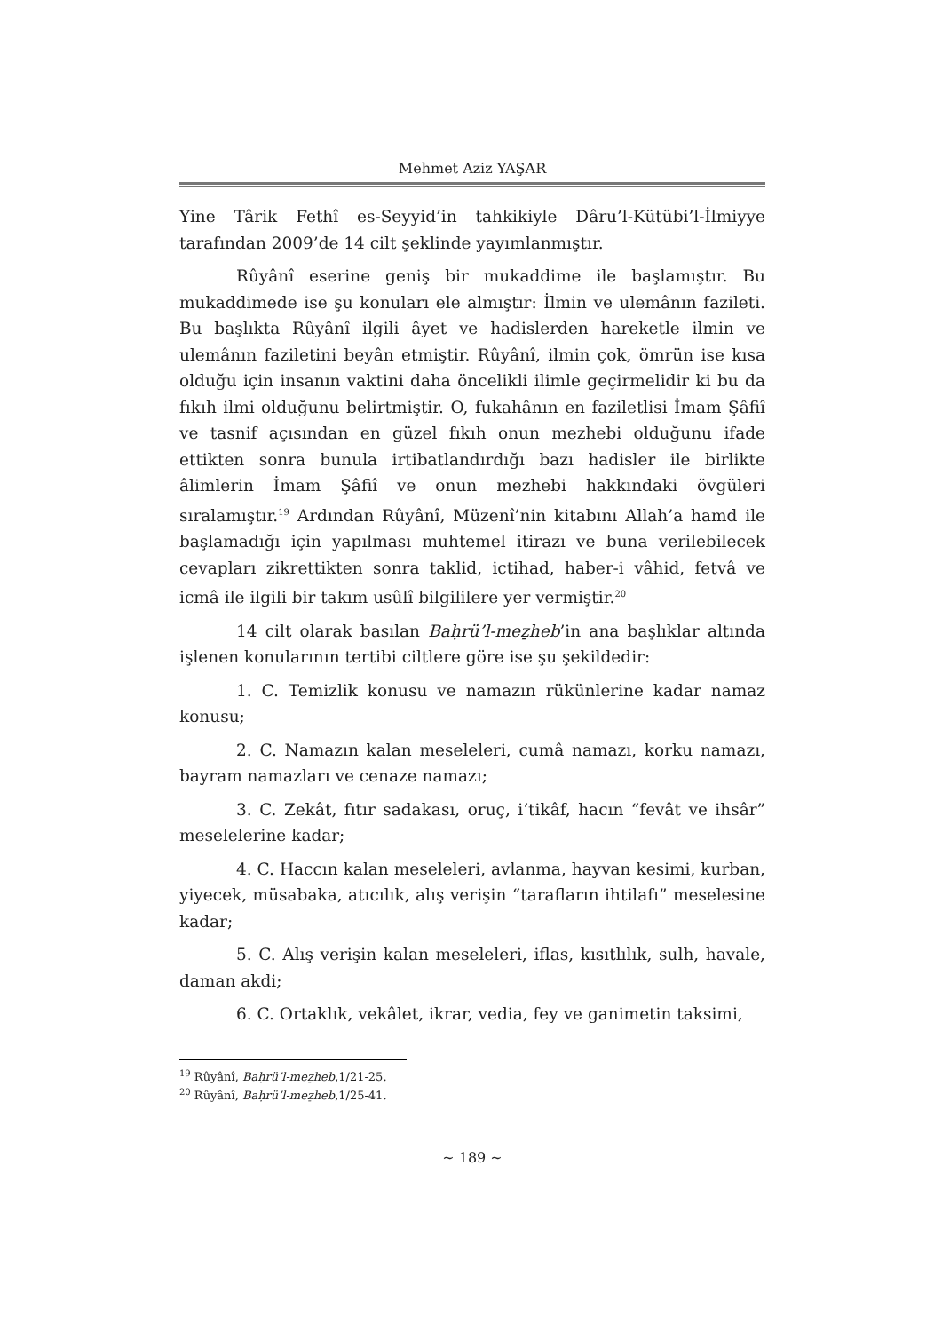Mehmet Aziz YAŞAR
Yine Târik Fethî es-Seyyid’in tahkikiyle Dâru’l-Kütübi’l-İlmiyye tarafından 2009’de 14 cilt şeklinde yayımlanmıştır.
Rûyânî eserine geniş bir mukaddime ile başlamıştır. Bu mukaddimede ise şu konuları ele almıştır: İlmin ve ulemânın fazileti. Bu başlıkta Rûyânî ilgili âyet ve hadislerden hareketle ilmin ve ulemânın faziletini beyân etmiştir. Rûyânî, ilmin çok, ömrün ise kısa olduğu için insanın vaktini daha öncelikli ilimle geçirmelidir ki bu da fıkıh ilmi olduğunu belirtmiştir. O, fukahânın en faziletlisi İmam Şâfiî ve tasnif açısından en güzel fıkıh onun mezhebi olduğunu ifade ettikten sonra bunula irtibatlandırdığı bazı hadisler ile birlikte âlimlerin İmam Şâfiî ve onun mezhebi hakkındaki övgüleri sıralamıştır.<sup>19</sup> Ardından Rûyânî, Müzenî’nin kitabını Allah’a hamd ile başlamadığı için yapılması muhtemel itirazı ve buna verilebilecek cevapları zikrettikten sonra taklid, ictihad, haber-i vâhid, fetvâ ve icmâ ile ilgili bir takım usûlî bilgililere yer vermiştir.<sup>20</sup>
14 cilt olarak basılan Baḥrü’l-mez̠heb’in ana başlıklar altında işlenen konularının tertibi ciltlere göre ise şu şekildedir:
1. C. Temizlik konusu ve namazın rükünlerine kadar namaz konusu;
2. C. Namazın kalan meseleleri, cumâ namazı, korku namazı, bayram namazları ve cenaze namazı;
3. C. Zekât, fıtır sadakası, oruç, i‘tikâf, hacın “fevât ve ihsâr” meselelerine kadar;
4. C. Haccın kalan meseleleri, avlanma, hayvan kesimi, kurban, yiyecek, müsabaka, atıcılık, alış verişin “tarafların ihtilafı” meselesine kadar;
5. C. Alış verişin kalan meseleleri, iflas, kısıtlılık, sulh, havale, daman akdi;
6. C. Ortaklık, vekâlet, ikrar, vedia, fey ve ganimetin taksimi,
<sup>19</sup> Rûyânî, Baḥrü’l-mez̠heb,1/21-25.
<sup>20</sup> Rûyânî, Baḥrü’l-mez̠heb,1/25-41.
~ 189 ~